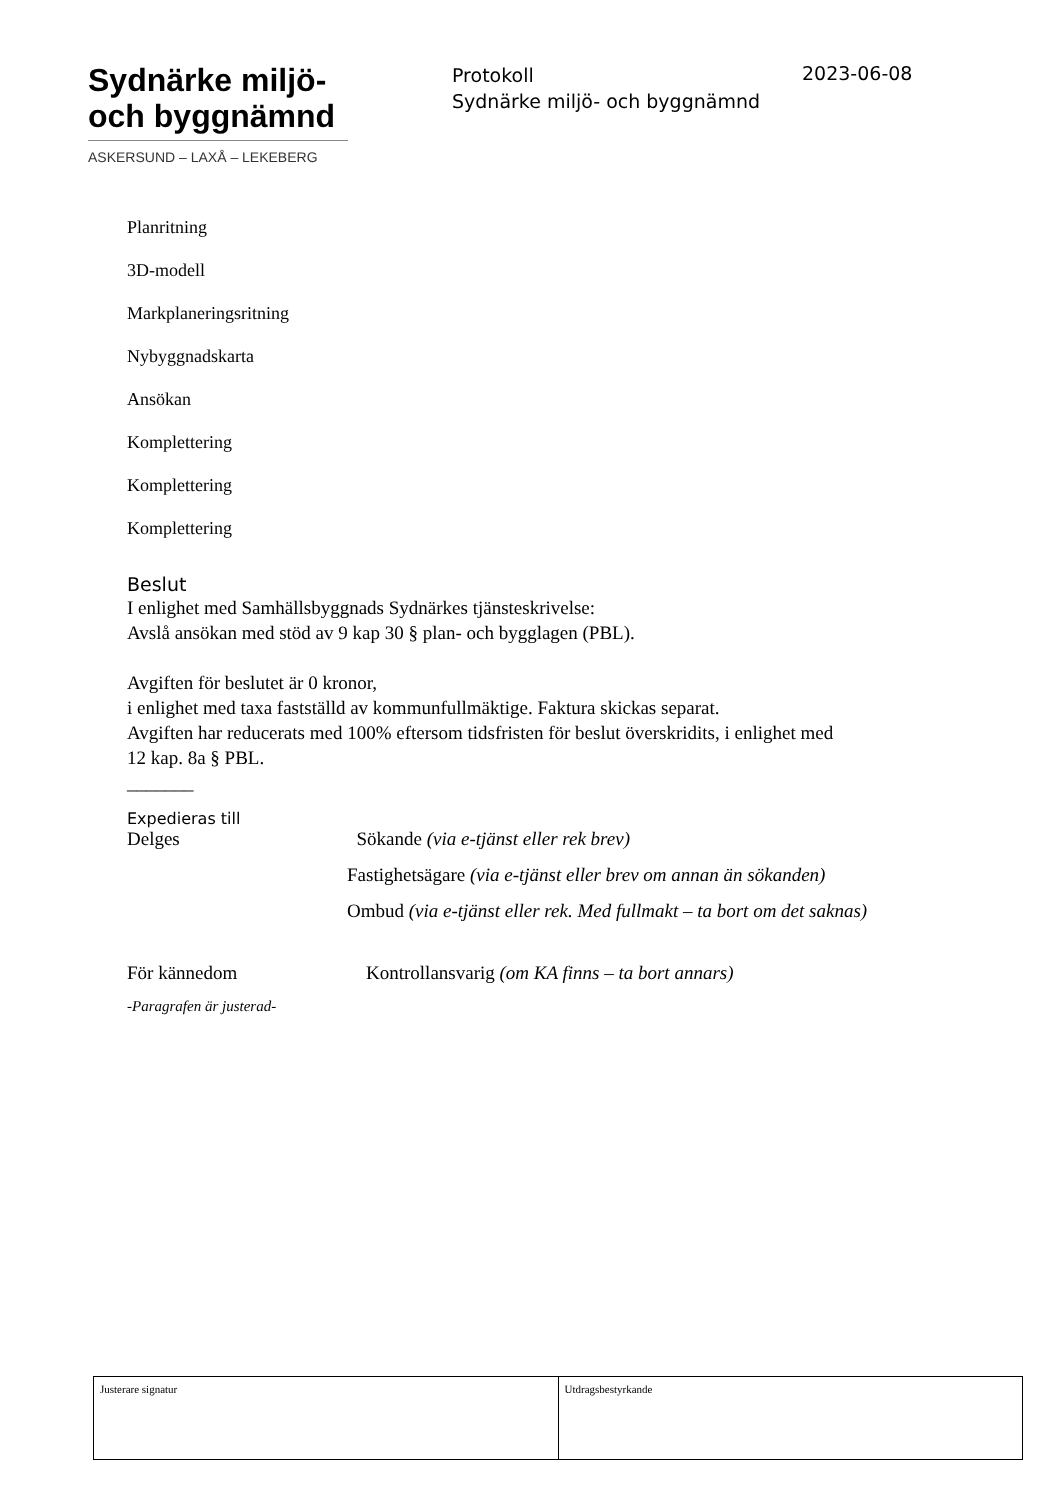Sydnärke miljö-
och byggnämnd
ASKERSUND – LAXÅ – LEKEBERG
Protokoll
Sydnärke miljö- och byggnämnd
2023-06-08
Planritning
3D-modell
Markplaneringsritning
Nybyggnadskarta
Ansökan
Komplettering
Komplettering
Komplettering
Beslut
I enlighet med Samhällsbyggnads Sydnärkes tjänsteskrivelse:
Avslå ansökan med stöd av 9 kap 30 § plan- och bygglagen (PBL).
Avgiften för beslutet är 0 kronor,
i enlighet med taxa fastställd av kommunfullmäktige. Faktura skickas separat.
Avgiften har reducerats med 100% eftersom tidsfristen för beslut överskridits, i enlighet med
12 kap. 8a § PBL.
_______
Expedieras till
| Delges | Sökande (via e-tjänst eller rek brev) |
| | Fastighetsägare (via e-tjänst eller brev om annan än sökanden) |
| | Ombud (via e-tjänst eller rek. Med fullmakt – ta bort om det saknas) |
| För kännedom | Kontrollansvarig (om KA finns – ta bort annars) |
-Paragrafen är justerad-
| Justerare signatur | Utdragsbestyrkande |